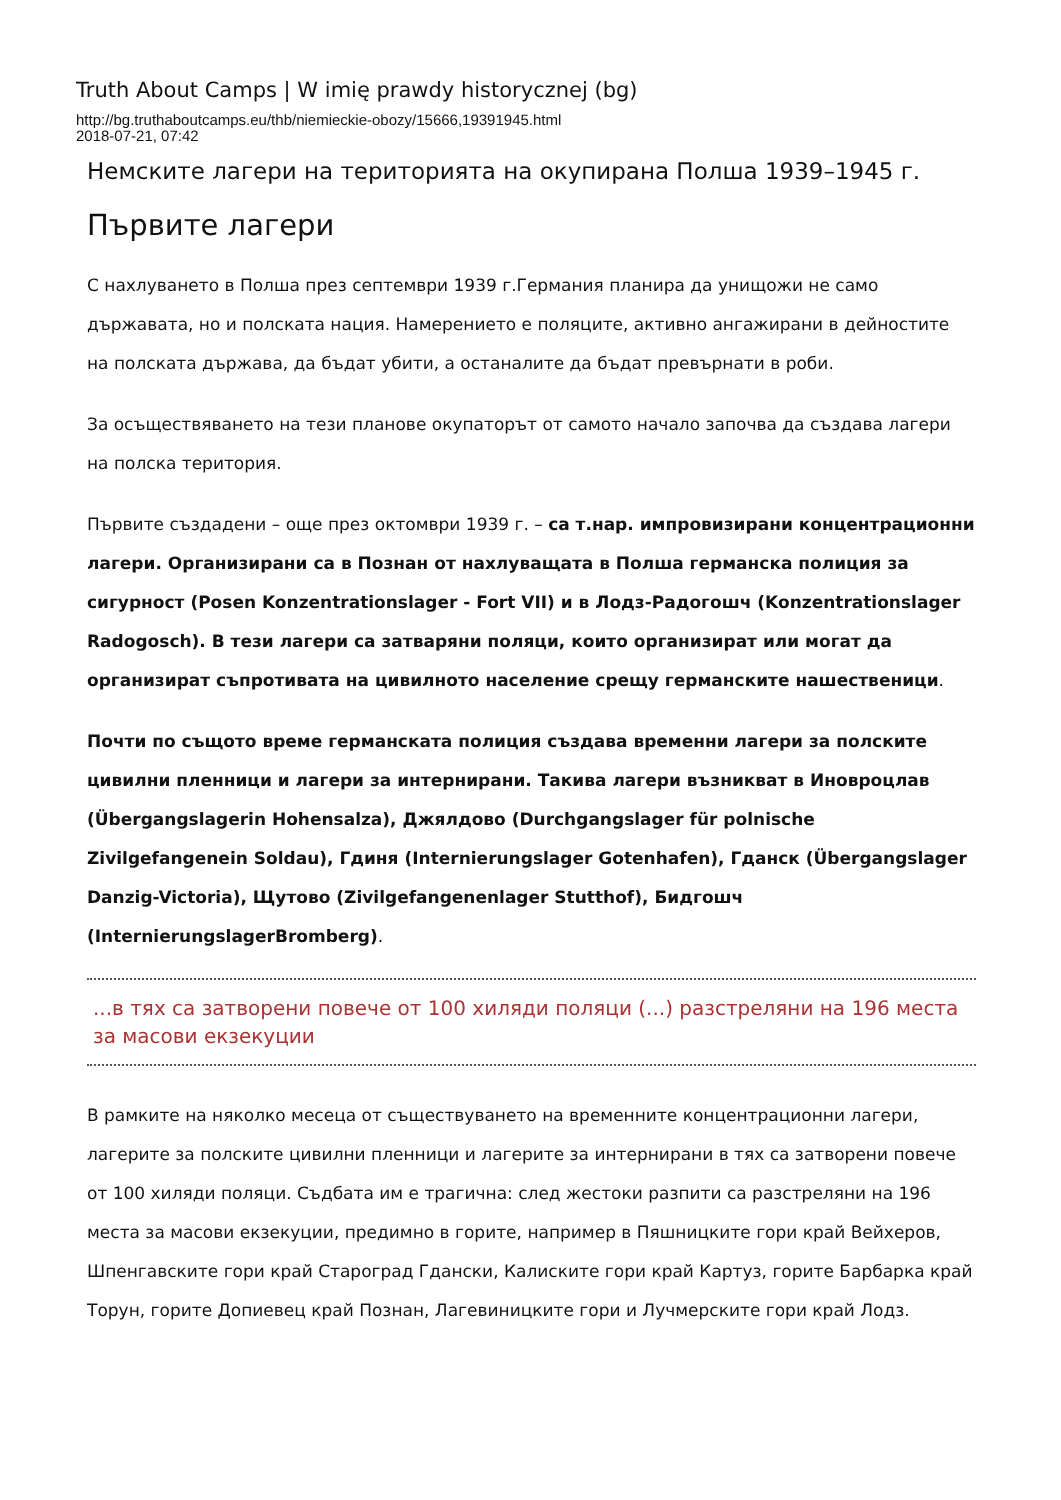Truth About Camps | W imię prawdy historycznej (bg)
http://bg.truthaboutcamps.eu/thb/niemieckie-obozy/15666,19391945.html
2018-07-21, 07:42
Немските лагери на територията на окупирана Полша 1939–1945 г.
Първите лагери
С нахлуването в Полша през септември 1939 г.Германия планира да унищожи не само държавата, но и полската нация. Намерението е поляците, активно ангажирани в дейностите на полската държава, да бъдат убити, а останалите да бъдат превърнати в роби.
За осъществяването на тези планове окупаторът от самото начало започва да създава лагери на полска територия.
Първите създадени – още през октомври 1939 г. – са т.нар. импровизирани концентрационни лагери. Организирани са в Познан от нахлуващата в Полша германска полиция за сигурност (Posen Konzentrationslager - Fort VII) и в Лодз-Радогошч (Konzentrationslager Radogosch). В тези лагери са затваряни поляци, които организират или могат да организират съпротивата на цивилното население срещу германските нашественици.
Почти по същото време германската полиция създава временни лагери за полските цивилни пленници и лагери за интернирани. Такива лагери възникват в Иновроцлав (Übergangslagerin Hohensalza), Джялдово (Durchgangslager für polnische Zivilgefangenein Soldau), Гдиня (Internierungslager Gotenhafen), Гданск (Übergangslager Danzig-Victoria), Щутово (Zivilgefangenenlager Stutthof), Бидгошч (InternierungslagerBromberg).
...в тях са затворени повече от 100 хиляди поляци (...) разстреляни на 196 места за масови екзекуции
В рамките на няколко месеца от съществуването на временните концентрационни лагери, лагерите за полските цивилни пленници и лагерите за интернирани в тях са затворени повече от 100 хиляди поляци. Съдбата им е трагична: след жестоки разпити са разстреляни на 196 места за масови екзекуции, предимно в горите, например в Пяшницките гори край Вейхеров, Шпенгавските гори край Староград Гдански, Калиските гори край Картуз, горите Барбарка край Торун, горите Допиевец край Познан, Лагевиницките гори и Лучмерските гори край Лодз.